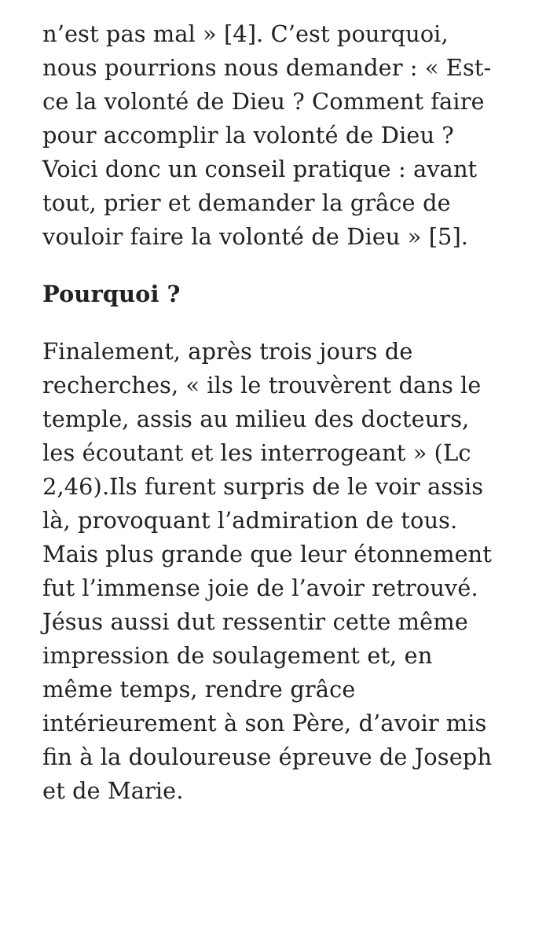n’est pas mal » [4]. C’est pourquoi, nous pourrions nous demander : « Est-ce la volonté de Dieu ? Comment faire pour accomplir la volonté de Dieu ? Voici donc un conseil pratique : avant tout, prier et demander la grâce de vouloir faire la volonté de Dieu » [5].
Pourquoi ?
Finalement, après trois jours de recherches, « ils le trouvèrent dans le temple, assis au milieu des docteurs, les écoutant et les interrogeant » (Lc 2,46).Ils furent surpris de le voir assis là, provoquant l’admiration de tous. Mais plus grande que leur étonnement fut l’immense joie de l’avoir retrouvé. Jésus aussi dut ressentir cette même impression de soulagement et, en même temps, rendre grâce intérieurement à son Père, d’avoir mis fin à la douloureuse épreuve de Joseph et de Marie.